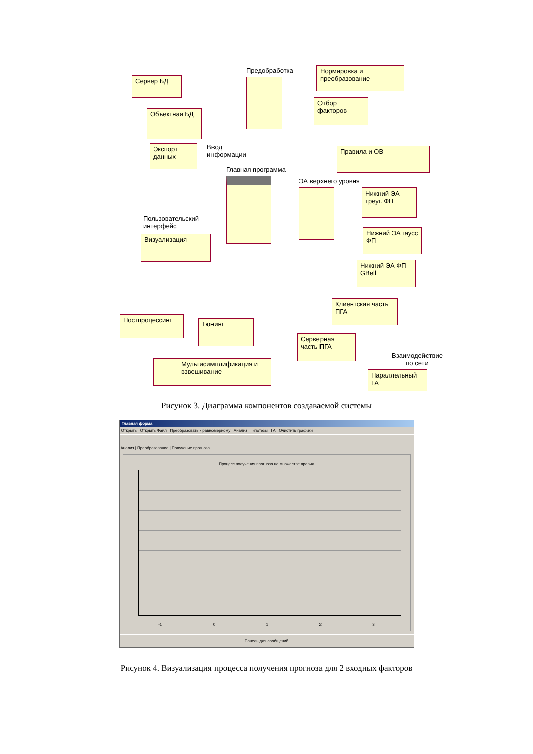Сервер БД
Предобработка
Нормировка и преобразование
Отбор факторов
Объектная БД
Экспорт данных
Ввод
информации
Главная программа
Правила и ОВ
ЭА верхнего уровня
Нижний ЭА треуг. ФП
Нижний ЭА гаусс ФП
Нижний ЭА ФП GBell
Пользовательский
интерфейс
Визуализация
Клиентская часть ПГА
Постпроцессинг
Тюнинг
Серверная часть ПГА
Взаимодействие
по сети
Мультисимплификация и взвешивание
Параллельный ГА
Рисунок 3. Диаграмма компонентов создаваемой системы
Главная форма
Открыть Открыть Файл Преобразовать к равномерному Анализ Гипотезы ГА Очистить графики
Анализ | Преобразование | Получение прогноза
Процесс получения прогноза на множестве правил
-1 0 1 2 3
Панель для сообщений
Рисунок 4. Визуализация процесса получения прогноза для 2 входных факторов